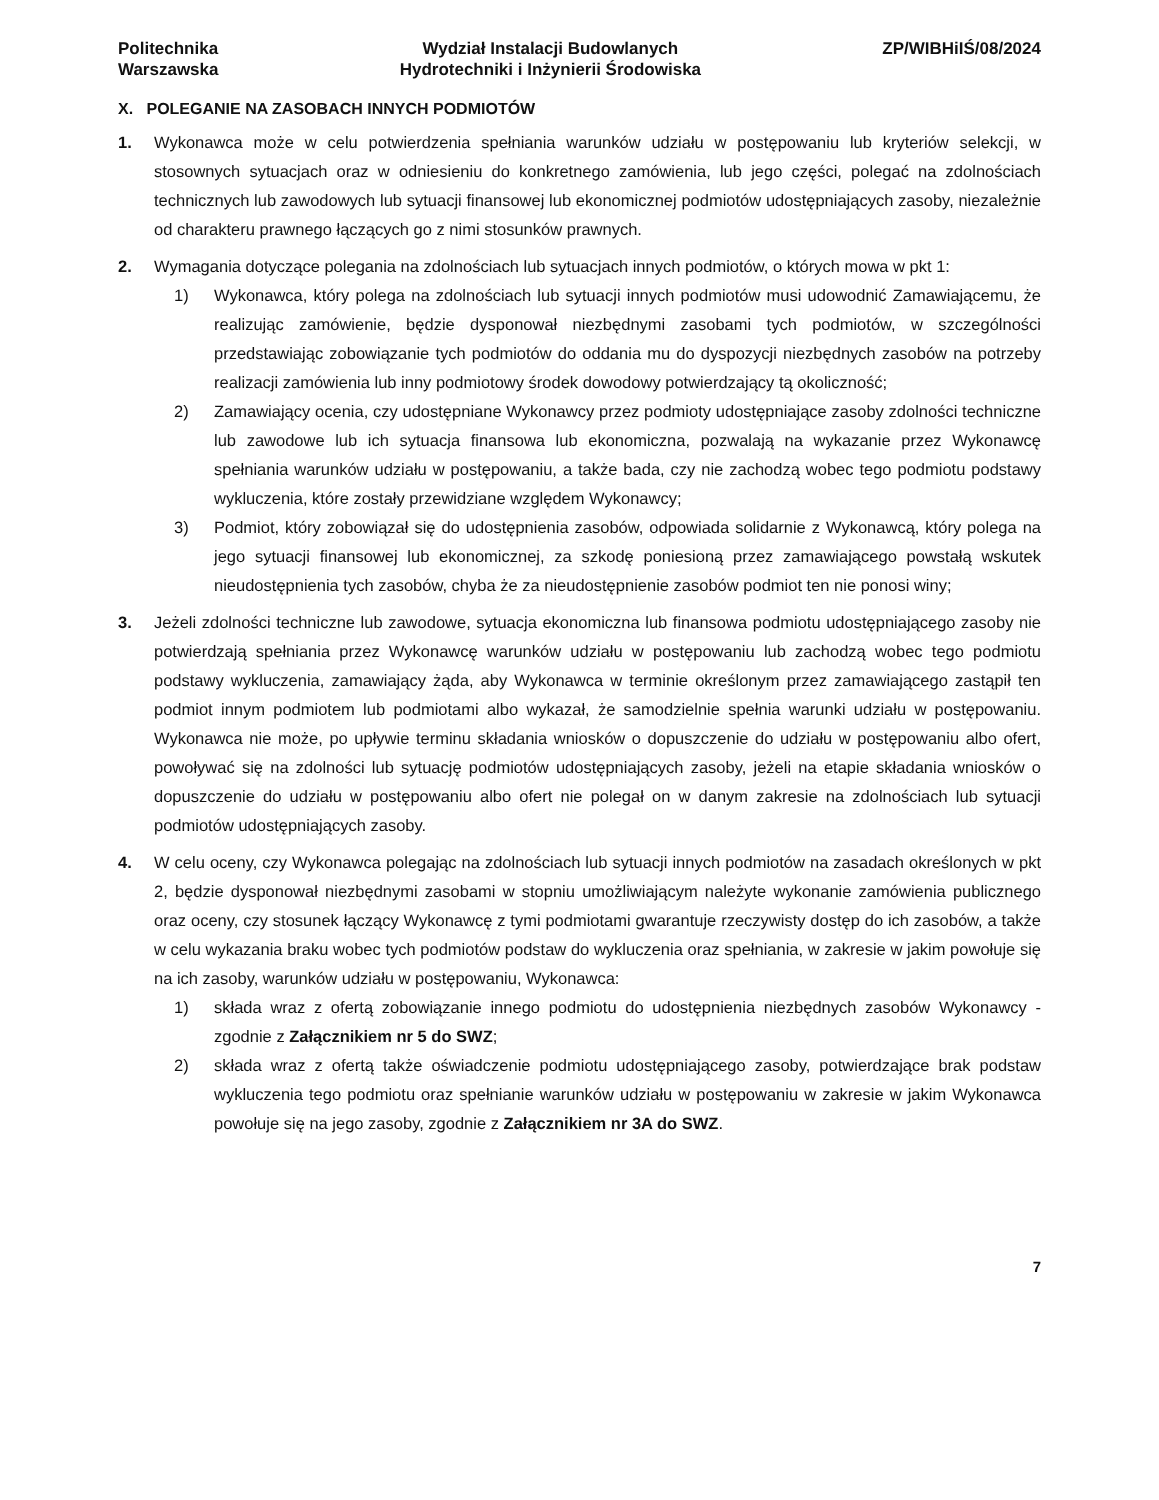Politechnika
Warszawska
Wydział Instalacji Budowlanych
Hydrotechniki i Inżynierii Środowiska
ZP/WIBHiIŚ/08/2024
X. POLEGANIE NA ZASOBACH INNYCH PODMIOTÓW
1. Wykonawca może w celu potwierdzenia spełniania warunków udziału w postępowaniu lub kryteriów selekcji, w stosownych sytuacjach oraz w odniesieniu do konkretnego zamówienia, lub jego części, polegać na zdolnościach technicznych lub zawodowych lub sytuacji finansowej lub ekonomicznej podmiotów udostępniających zasoby, niezależnie od charakteru prawnego łączących go z nimi stosunków prawnych.
2. Wymagania dotyczące polegania na zdolnościach lub sytuacjach innych podmiotów, o których mowa w pkt 1:
1) Wykonawca, który polega na zdolnościach lub sytuacji innych podmiotów musi udowodnić Zamawiającemu, że realizując zamówienie, będzie dysponował niezbędnymi zasobami tych podmiotów, w szczególności przedstawiając zobowiązanie tych podmiotów do oddania mu do dyspozycji niezbędnych zasobów na potrzeby realizacji zamówienia lub inny podmiotowy środek dowodowy potwierdzający tą okoliczność;
2) Zamawiający ocenia, czy udostępniane Wykonawcy przez podmioty udostępniające zasoby zdolności techniczne lub zawodowe lub ich sytuacja finansowa lub ekonomiczna, pozwalają na wykazanie przez Wykonawcę spełniania warunków udziału w postępowaniu, a także bada, czy nie zachodzą wobec tego podmiotu podstawy wykluczenia, które zostały przewidziane względem Wykonawcy;
3) Podmiot, który zobowiązał się do udostępnienia zasobów, odpowiada solidarnie z Wykonawcą, który polega na jego sytuacji finansowej lub ekonomicznej, za szkodę poniesioną przez zamawiającego powstałą wskutek nieudostępnienia tych zasobów, chyba że za nieudostępnienie zasobów podmiot ten nie ponosi winy;
3. Jeżeli zdolności techniczne lub zawodowe, sytuacja ekonomiczna lub finansowa podmiotu udostępniającego zasoby nie potwierdzają spełniania przez Wykonawcę warunków udziału w postępowaniu lub zachodzą wobec tego podmiotu podstawy wykluczenia, zamawiający żąda, aby Wykonawca w terminie określonym przez zamawiającego zastąpił ten podmiot innym podmiotem lub podmiotami albo wykazał, że samodzielnie spełnia warunki udziału w postępowaniu. Wykonawca nie może, po upływie terminu składania wniosków o dopuszczenie do udziału w postępowaniu albo ofert, powoływać się na zdolności lub sytuację podmiotów udostępniających zasoby, jeżeli na etapie składania wniosków o dopuszczenie do udziału w postępowaniu albo ofert nie polegał on w danym zakresie na zdolnościach lub sytuacji podmiotów udostępniających zasoby.
4. W celu oceny, czy Wykonawca polegając na zdolnościach lub sytuacji innych podmiotów na zasadach określonych w pkt 2, będzie dysponował niezbędnymi zasobami w stopniu umożliwiającym należyte wykonanie zamówienia publicznego oraz oceny, czy stosunek łączący Wykonawcę z tymi podmiotami gwarantuje rzeczywisty dostęp do ich zasobów, a także w celu wykazania braku wobec tych podmiotów podstaw do wykluczenia oraz spełniania, w zakresie w jakim powołuje się na ich zasoby, warunków udziału w postępowaniu, Wykonawca:
1) składa wraz z ofertą zobowiązanie innego podmiotu do udostępnienia niezbędnych zasobów Wykonawcy - zgodnie z Załącznikiem nr 5 do SWZ;
2) składa wraz z ofertą także oświadczenie podmiotu udostępniającego zasoby, potwierdzające brak podstaw wykluczenia tego podmiotu oraz spełnianie warunków udziału w postępowaniu w zakresie w jakim Wykonawca powołuje się na jego zasoby, zgodnie z Załącznikiem nr 3A do SWZ.
7